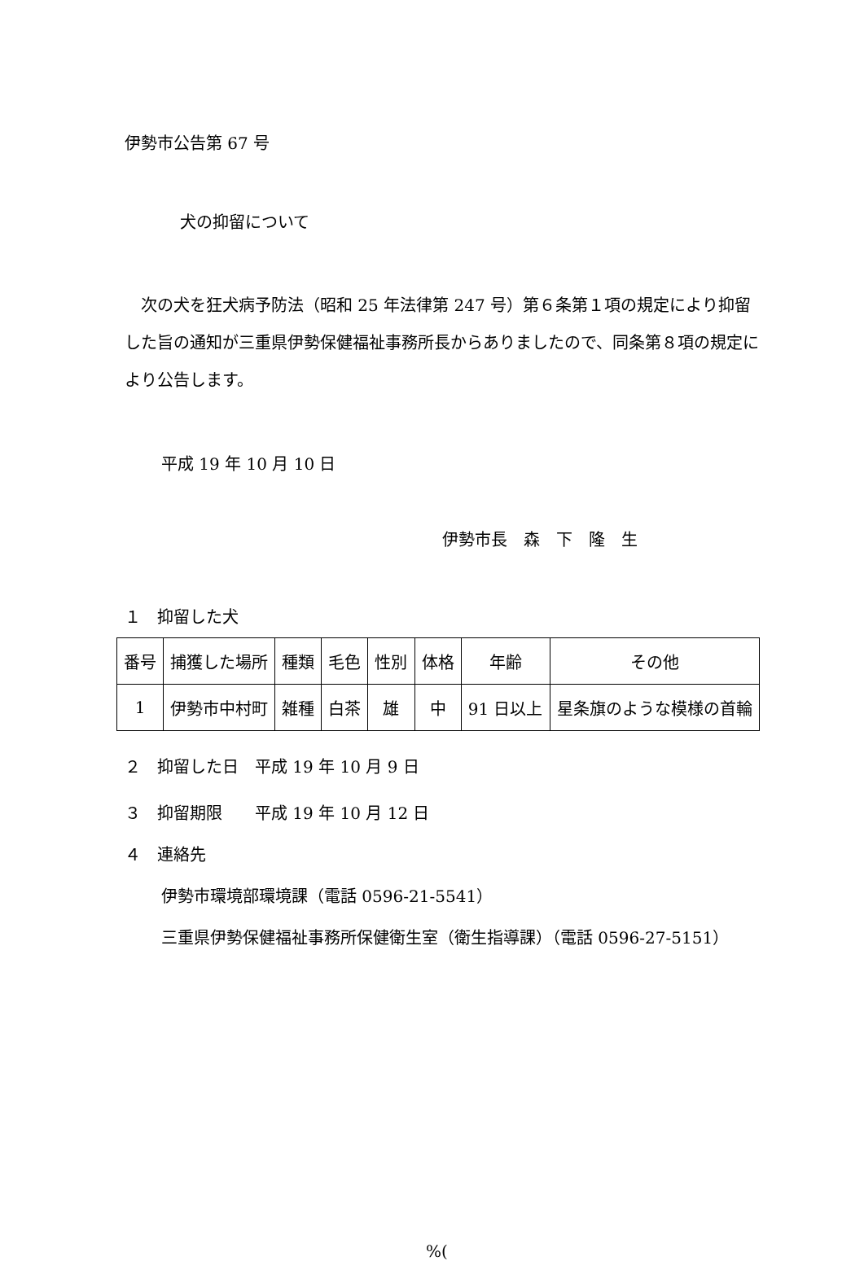伊勢市公告第 67 号
犬の抑留について
　次の犬を狂犬病予防法（昭和 25 年法律第 247 号）第６条第１項の規定により抑留した旨の通知が三重県伊勢保健福祉事務所長からありましたので、同条第８項の規定により公告します。
平成 19 年 10 月 10 日
伊勢市長　森　下　隆　生
１　抑留した犬
| 番号 | 捕獲した場所 | 種類 | 毛色 | 性別 | 体格 | 年齢 | その他 |
| 1 | 伊勢市中村町 | 雑種 | 白茶 | 雄 | 中 | 91 日以上 | 星条旗のような模様の首輪 |
２　抑留した日　平成 19 年 10 月 9 日
３　抑留期限　　平成 19 年 10 月 12 日
４　連絡先
伊勢市環境部環境課（電話 0596-21-5541）
三重県伊勢保健福祉事務所保健衛生室（衛生指導課）（電話 0596-27-5151）
%(